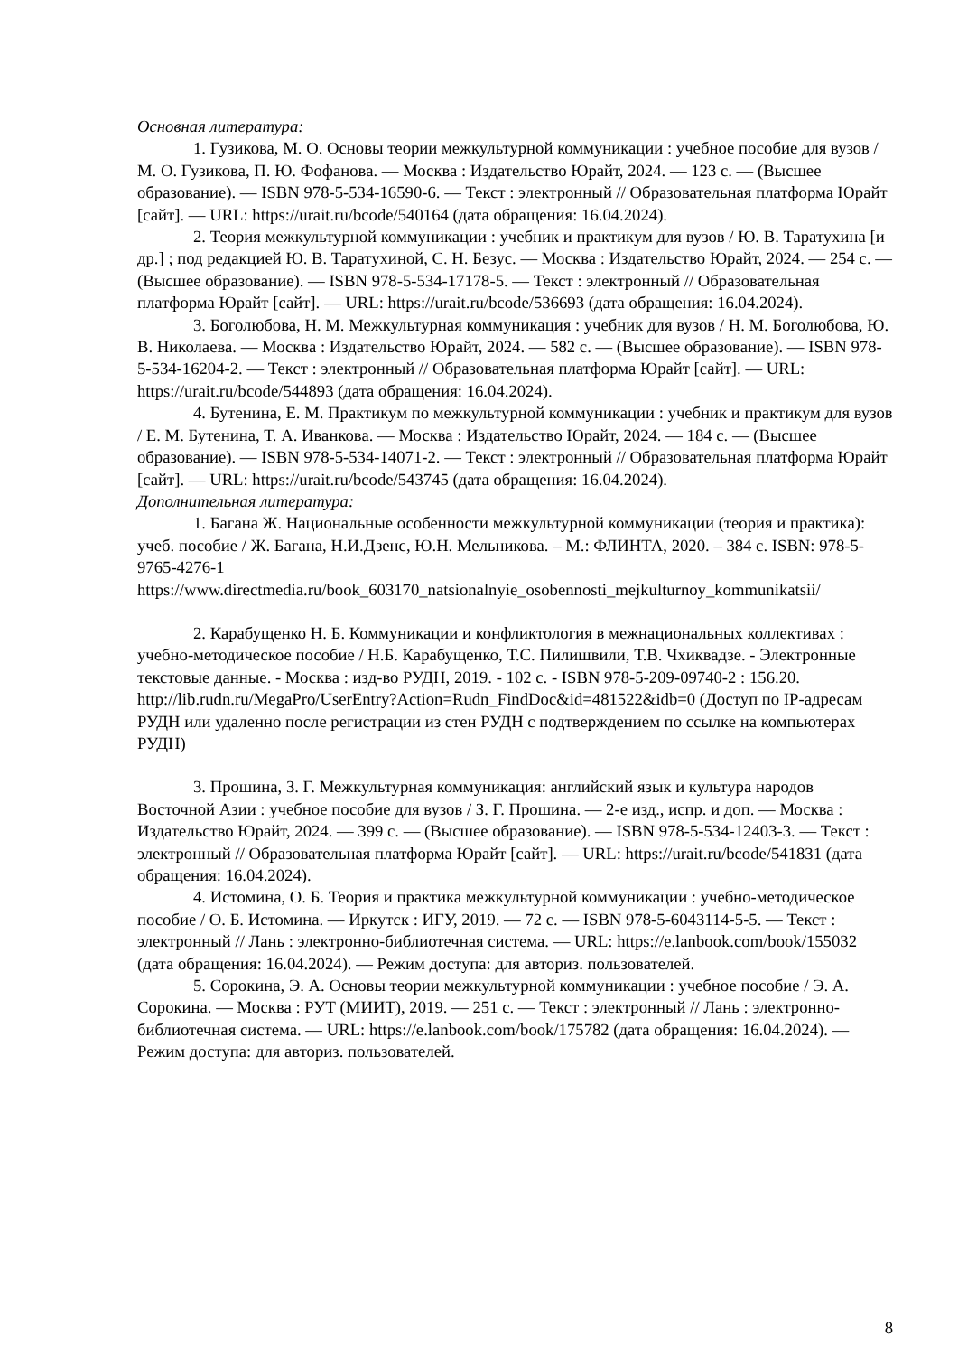Основная литература:
1. Гузикова, М. О. Основы теории межкультурной коммуникации : учебное пособие для вузов / М. О. Гузикова, П. Ю. Фофанова. — Москва : Издательство Юрайт, 2024. — 123 с. — (Высшее образование). — ISBN 978-5-534-16590-6. — Текст : электронный // Образовательная платформа Юрайт [сайт]. — URL: https://urait.ru/bcode/540164 (дата обращения: 16.04.2024).
2. Теория межкультурной коммуникации : учебник и практикум для вузов / Ю. В. Таратухина [и др.] ; под редакцией Ю. В. Таратухиной, С. Н. Безус. — Москва : Издательство Юрайт, 2024. — 254 с. — (Высшее образование). — ISBN 978-5-534-17178-5. — Текст : электронный // Образовательная платформа Юрайт [сайт]. — URL: https://urait.ru/bcode/536693 (дата обращения: 16.04.2024).
3. Боголюбова, Н. М. Межкультурная коммуникация : учебник для вузов / Н. М. Боголюбова, Ю. В. Николаева. — Москва : Издательство Юрайт, 2024. — 582 с. — (Высшее образование). — ISBN 978-5-534-16204-2. — Текст : электронный // Образовательная платформа Юрайт [сайт]. — URL: https://urait.ru/bcode/544893 (дата обращения: 16.04.2024).
4. Бутенина, Е. М. Практикум по межкультурной коммуникации : учебник и практикум для вузов / Е. М. Бутенина, Т. А. Иванкова. — Москва : Издательство Юрайт, 2024. — 184 с. — (Высшее образование). — ISBN 978-5-534-14071-2. — Текст : электронный // Образовательная платформа Юрайт [сайт]. — URL: https://urait.ru/bcode/543745 (дата обращения: 16.04.2024).
Дополнительная литература:
1. Багана Ж. Национальные особенности межкультурной коммуникации (теория и практика): учеб. пособие / Ж. Багана, Н.И.Дзенс, Ю.Н. Мельникова. – М.: ФЛИНТА, 2020. – 384 с. ISBN: 978-5-9765-4276-1
https://www.directmedia.ru/book_603170_natsionalnyie_osobennosti_mejkulturnoy_kommunikatsii/
2. Карабущенко Н. Б. Коммуникации и конфликтология в межнациональных коллективах : учебно-методическое пособие / Н.Б. Карабущенко, Т.С. Пилишвили, Т.В. Чхиквадзе. - Электронные текстовые данные. - Москва : изд-во РУДН, 2019. - 102 с. - ISBN 978-5-209-09740-2 : 156.20.
http://lib.rudn.ru/MegaPro/UserEntry?Action=Rudn_FindDoc&id=481522&idb=0 (Доступ по IP-адресам РУДН или удаленно после регистрации из стен РУДН с подтверждением по ссылке на компьютерах РУДН)
3. Прошина, З. Г. Межкультурная коммуникация: английский язык и культура народов Восточной Азии : учебное пособие для вузов / З. Г. Прошина. — 2-е изд., испр. и доп. — Москва : Издательство Юрайт, 2024. — 399 с. — (Высшее образование). — ISBN 978-5-534-12403-3. — Текст : электронный // Образовательная платформа Юрайт [сайт]. — URL: https://urait.ru/bcode/541831 (дата обращения: 16.04.2024).
4. Истомина, О. Б. Теория и практика межкультурной коммуникации : учебно-методическое пособие / О. Б. Истомина. — Иркутск : ИГУ, 2019. — 72 с. — ISBN 978-5-6043114-5-5. — Текст : электронный // Лань : электронно-библиотечная система. — URL: https://e.lanbook.com/book/155032 (дата обращения: 16.04.2024). — Режим доступа: для авториз. пользователей.
5. Сорокина, Э. А. Основы теории межкультурной коммуникации : учебное пособие / Э. А. Сорокина. — Москва : РУТ (МИИТ), 2019. — 251 с. — Текст : электронный // Лань : электронно-библиотечная система. — URL: https://e.lanbook.com/book/175782 (дата обращения: 16.04.2024). — Режим доступа: для авториз. пользователей.
8